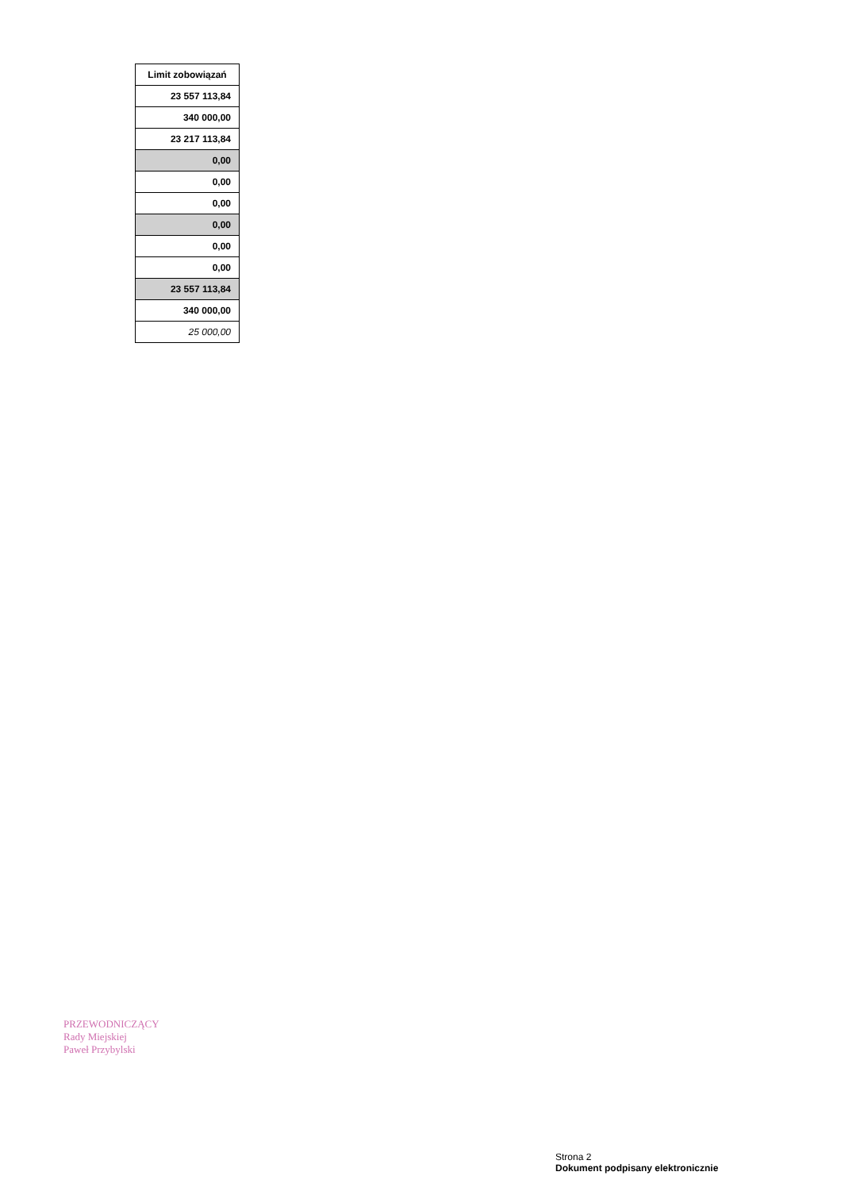| Limit zobowiązań |
| --- |
| 23 557 113,84 |
| 340 000,00 |
| 23 217 113,84 |
| 0,00 |
| 0,00 |
| 0,00 |
| 0,00 |
| 0,00 |
| 0,00 |
| 23 557 113,84 |
| 340 000,00 |
| 25 000,00 |
PRZEWODNICZĄCY
Rady Miejskiej
Paweł Przybylski
Strona 2
Dokument podpisany elektronicznie